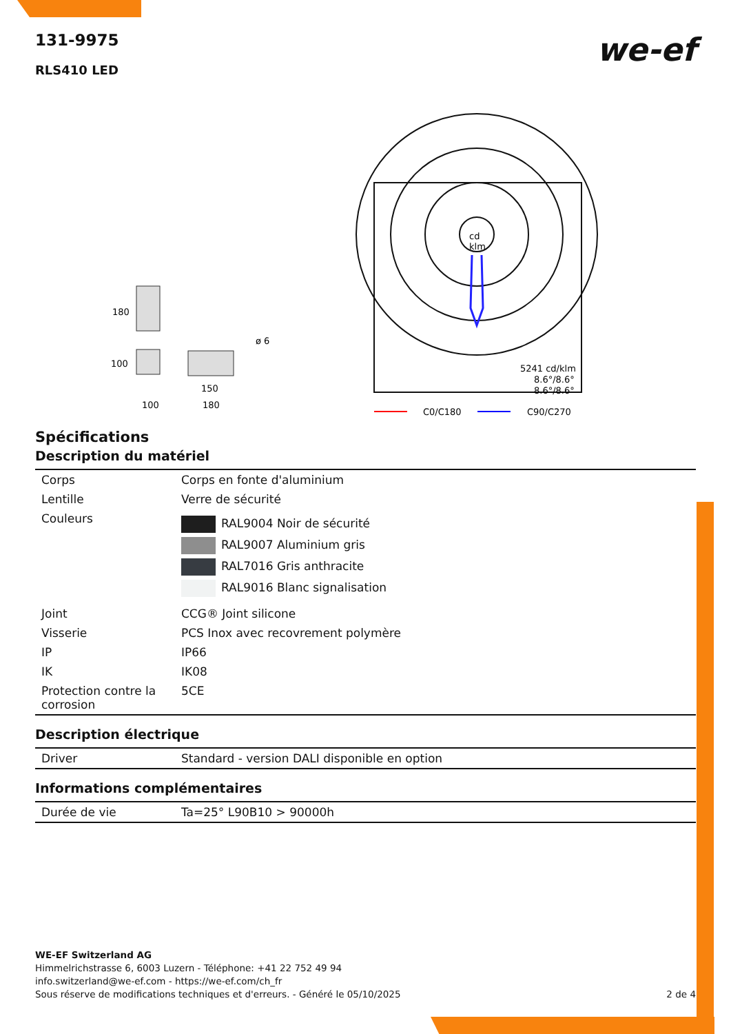we-ef
131-9975
RLS410 LED
180
100
ø 6
150
100
180
cd
klm
5241 cd/klm
8.6°/8.6°
8.6°/8.6°
C0/C180
C90/C270
Spécifications
Description du matériel
| Corps | Corps en fonte d'aluminium |
| Lentille | Verre de sécurité |
| Couleurs | RAL9004 Noir de sécurité RAL9007 Aluminium gris RAL7016 Gris anthracite RAL9016 Blanc signalisation |
| Joint | CCG® Joint silicone |
| Visserie | PCS Inox avec recovrement polymère |
| IP | IP66 |
| IK | IK08 |
| Protection contre la corrosion | 5CE |
Description électrique
| Driver | Standard - version DALI disponible en option |
Informations complémentaires
| Durée de vie | Ta=25° L90B10 > 90000h |
WE-EF Switzerland AG
Himmelrichstrasse 6, 6003 Luzern - Téléphone: +41 22 752 49 94
info.switzerland@we-ef.com - https://we-ef.com/ch_fr
Sous réserve de modifications techniques et d'erreurs. - Généré le 05/10/2025 2 de 4